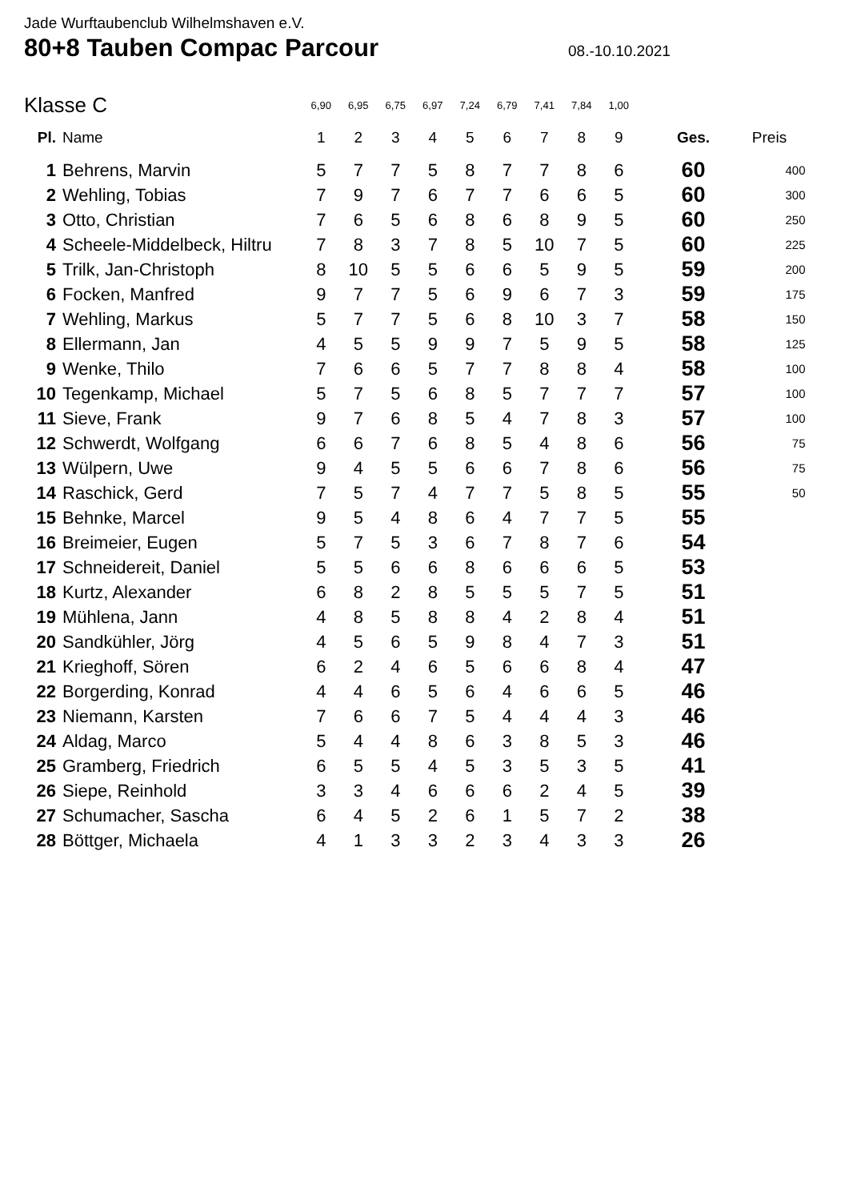Jade Wurftaubenclub Wilhelmshaven e.V.
80+8 Tauben Compac Parcour
08.-10.10.2021
| Klasse C | | 6,90 | 6,95 | 6,75 | 6,97 | 7,24 | 6,79 | 7,41 | 7,84 | 1,00 | | |
| Pl. | Name | 1 | 2 | 3 | 4 | 5 | 6 | 7 | 8 | 9 | Ges. | Preis |
| 1 | Behrens, Marvin | 5 | 7 | 7 | 5 | 8 | 7 | 7 | 8 | 6 | 60 | 400 |
| 2 | Wehling, Tobias | 7 | 9 | 7 | 6 | 7 | 7 | 6 | 6 | 5 | 60 | 300 |
| 3 | Otto, Christian | 7 | 6 | 5 | 6 | 8 | 6 | 8 | 9 | 5 | 60 | 250 |
| 4 | Scheele-Middelbeck, Hiltru | 7 | 8 | 3 | 7 | 8 | 5 | 10 | 7 | 5 | 60 | 225 |
| 5 | Trilk, Jan-Christoph | 8 | 10 | 5 | 5 | 6 | 6 | 5 | 9 | 5 | 59 | 200 |
| 6 | Focken, Manfred | 9 | 7 | 7 | 5 | 6 | 9 | 6 | 7 | 3 | 59 | 175 |
| 7 | Wehling, Markus | 5 | 7 | 7 | 5 | 6 | 8 | 10 | 3 | 7 | 58 | 150 |
| 8 | Ellermann, Jan | 4 | 5 | 5 | 9 | 9 | 7 | 5 | 9 | 5 | 58 | 125 |
| 9 | Wenke, Thilo | 7 | 6 | 6 | 5 | 7 | 7 | 8 | 8 | 4 | 58 | 100 |
| 10 | Tegenkamp, Michael | 5 | 7 | 5 | 6 | 8 | 5 | 7 | 7 | 7 | 57 | 100 |
| 11 | Sieve, Frank | 9 | 7 | 6 | 8 | 5 | 4 | 7 | 8 | 3 | 57 | 100 |
| 12 | Schwerdt, Wolfgang | 6 | 6 | 7 | 6 | 8 | 5 | 4 | 8 | 6 | 56 | 75 |
| 13 | Wülpern, Uwe | 9 | 4 | 5 | 5 | 6 | 6 | 7 | 8 | 6 | 56 | 75 |
| 14 | Raschick, Gerd | 7 | 5 | 7 | 4 | 7 | 7 | 5 | 8 | 5 | 55 | 50 |
| 15 | Behnke, Marcel | 9 | 5 | 4 | 8 | 6 | 4 | 7 | 7 | 5 | 55 | |
| 16 | Breimeier, Eugen | 5 | 7 | 5 | 3 | 6 | 7 | 8 | 7 | 6 | 54 | |
| 17 | Schneidereit, Daniel | 5 | 5 | 6 | 6 | 8 | 6 | 6 | 6 | 5 | 53 | |
| 18 | Kurtz, Alexander | 6 | 8 | 2 | 8 | 5 | 5 | 5 | 7 | 5 | 51 | |
| 19 | Mühlena, Jann | 4 | 8 | 5 | 8 | 8 | 4 | 2 | 8 | 4 | 51 | |
| 20 | Sandkühler, Jörg | 4 | 5 | 6 | 5 | 9 | 8 | 4 | 7 | 3 | 51 | |
| 21 | Krieghoff, Sören | 6 | 2 | 4 | 6 | 5 | 6 | 6 | 8 | 4 | 47 | |
| 22 | Borgerding, Konrad | 4 | 4 | 6 | 5 | 6 | 4 | 6 | 6 | 5 | 46 | |
| 23 | Niemann, Karsten | 7 | 6 | 6 | 7 | 5 | 4 | 4 | 4 | 3 | 46 | |
| 24 | Aldag, Marco | 5 | 4 | 4 | 8 | 6 | 3 | 8 | 5 | 3 | 46 | |
| 25 | Gramberg, Friedrich | 6 | 5 | 5 | 4 | 5 | 3 | 5 | 3 | 5 | 41 | |
| 26 | Siepe, Reinhold | 3 | 3 | 4 | 6 | 6 | 6 | 2 | 4 | 5 | 39 | |
| 27 | Schumacher, Sascha | 6 | 4 | 5 | 2 | 6 | 1 | 5 | 7 | 2 | 38 | |
| 28 | Böttger, Michaela | 4 | 1 | 3 | 3 | 2 | 3 | 4 | 3 | 3 | 26 | |